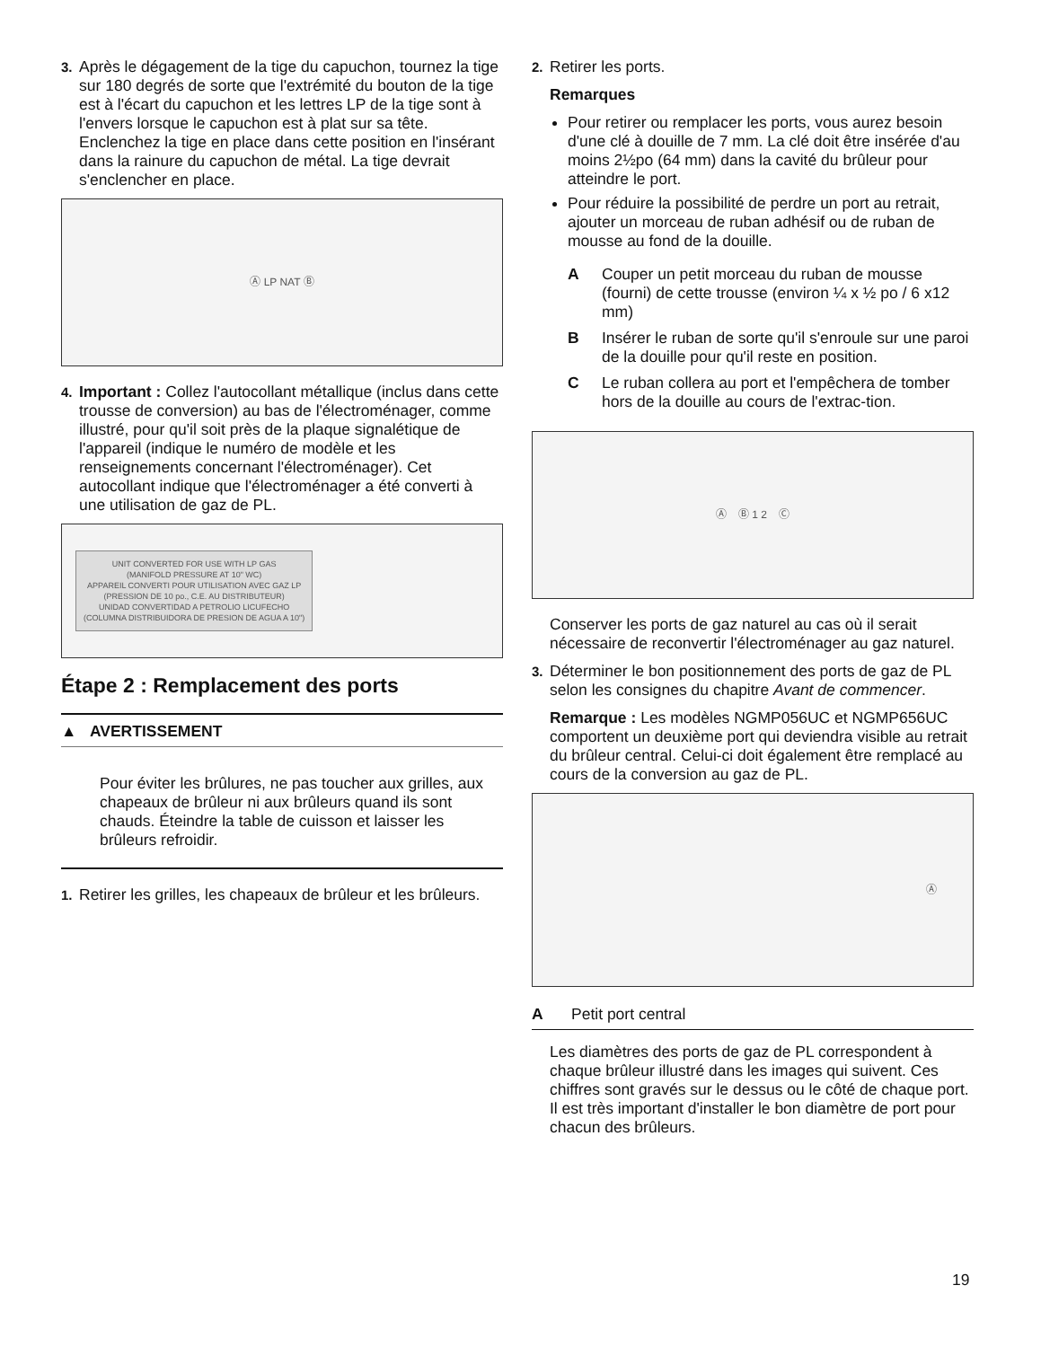3. Après le dégagement de la tige du capuchon, tournez la tige sur 180 degrés de sorte que l'extrémité du bouton de la tige est à l'écart du capuchon et les lettres LP de la tige sont à l'envers lorsque le capuchon est à plat sur sa tête. Enclenchez la tige en place dans cette position en l'insérant dans la rainure du capuchon de métal. La tige devrait s'enclencher en place.
Ⓐ LP NAT Ⓑ
4. Important : Collez l'autocollant métallique (inclus dans cette trousse de conversion) au bas de l'électroménager, comme illustré, pour qu'il soit près de la plaque signalétique de l'appareil (indique le numéro de modèle et les renseignements concernant l'électroménager). Cet autocollant indique que l'électroménager a été converti à une utilisation de gaz de PL.
UNIT CONVERTED FOR USE WITH LP GAS
(MANIFOLD PRESSURE AT 10" WC)
APPAREIL CONVERTI POUR UTILISATION AVEC GAZ LP
(PRESSION DE 10 po., C.E. AU DISTRIBUTEUR)
UNIDAD CONVERTIDAD A PETROLIO LICUFECHO
(COLUMNA DISTRIBUIDORA DE PRESION DE AGUA A 10")
Étape 2 : Remplacement des ports
▲ AVERTISSEMENT
Pour éviter les brûlures, ne pas toucher aux grilles, aux chapeaux de brûleur ni aux brûleurs quand ils sont chauds. Éteindre la table de cuisson et laisser les brûleurs refroidir.
1. Retirer les grilles, les chapeaux de brûleur et les brûleurs.
2. Retirer les ports.
Remarques
Pour retirer ou remplacer les ports, vous aurez besoin d'une clé à douille de 7 mm. La clé doit être insérée d'au moins 2½po (64 mm) dans la cavité du brûleur pour atteindre le port.
Pour réduire la possibilité de perdre un port au retrait, ajouter un morceau de ruban adhésif ou de ruban de mousse au fond de la douille.
A Couper un petit morceau du ruban de mousse (fourni) de cette trousse (environ ¼ x ½ po / 6 x12 mm)
B Insérer le ruban de sorte qu'il s'enroule sur une paroi de la douille pour qu'il reste en position.
C Le ruban collera au port et l'empêchera de tomber hors de la douille au cours de l'extrac-tion.
Ⓐ Ⓑ 1 2 Ⓒ
Conserver les ports de gaz naturel au cas où il serait nécessaire de reconvertir l'électroménager au gaz naturel.
3. Déterminer le bon positionnement des ports de gaz de PL selon les consignes du chapitre Avant de commencer.
Remarque : Les modèles NGMP056UC et NGMP656UC comportent un deuxième port qui deviendra visible au retrait du brûleur central. Celui-ci doit également être remplacé au cours de la conversion au gaz de PL.
Ⓐ
A Petit port central
Les diamètres des ports de gaz de PL correspondent à chaque brûleur illustré dans les images qui suivent. Ces chiffres sont gravés sur le dessus ou le côté de chaque port. Il est très important d'installer le bon diamètre de port pour chacun des brûleurs.
19